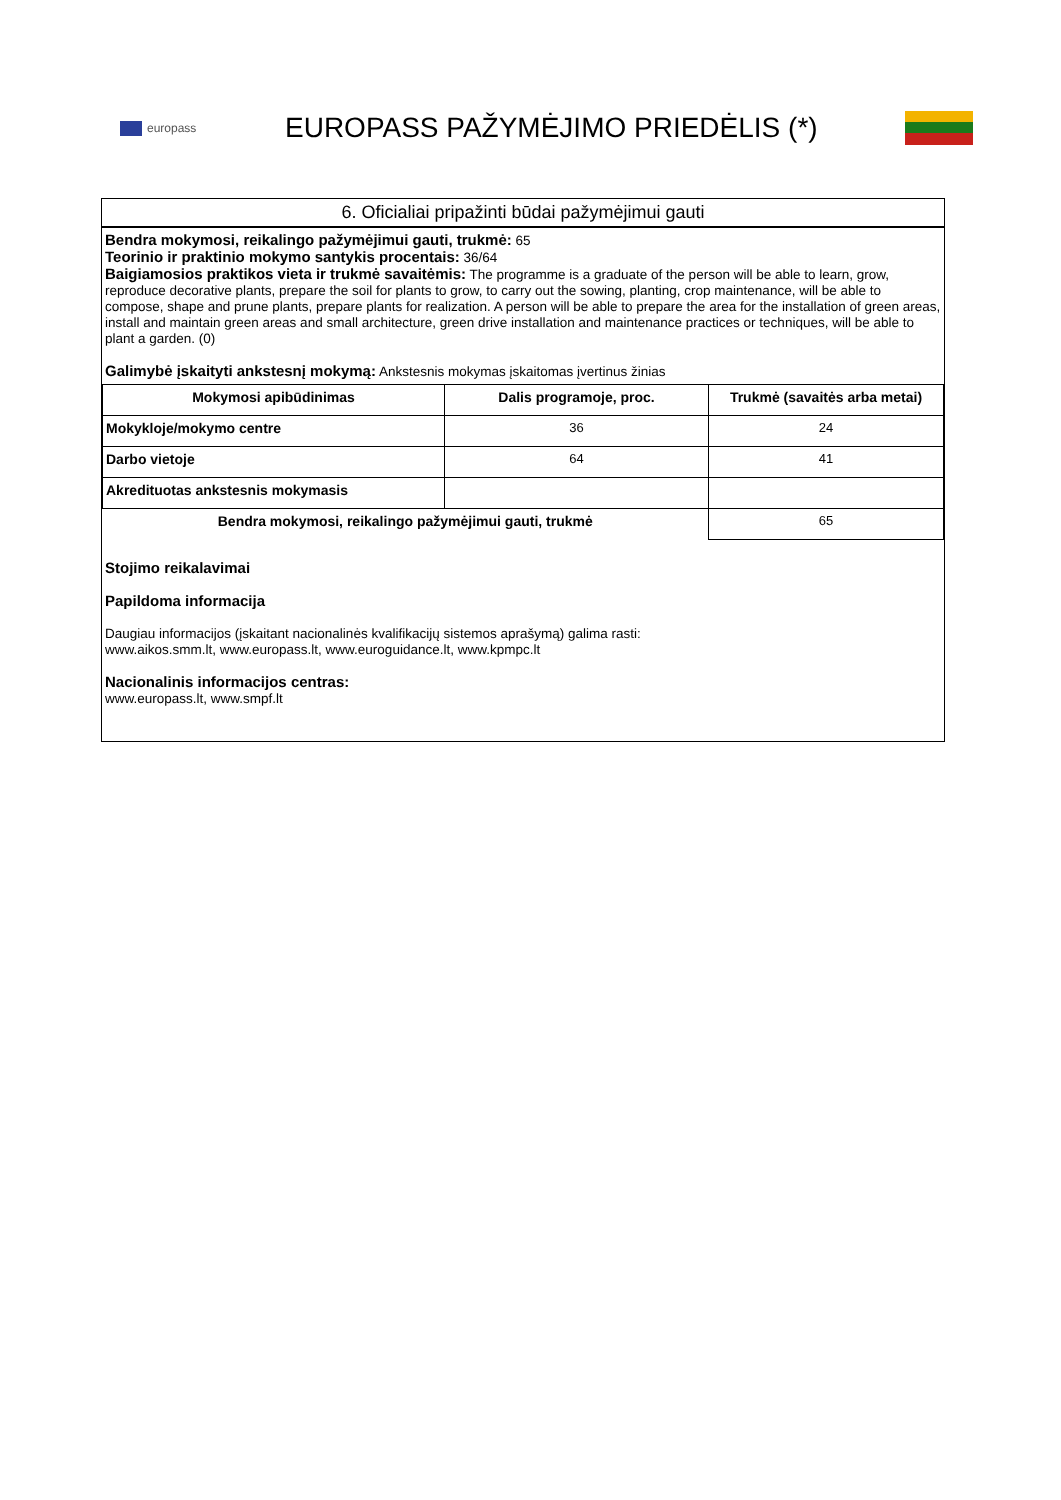europass
EUROPASS PAŽYMĖJIMO PRIEDĖLIS (*)
6. Oficialiai pripažinti būdai pažymėjimui gauti
Bendra mokymosi, reikalingo pažymėjimui gauti, trukmė: 65
Teorinio ir praktinio mokymo santykis procentais: 36/64
Baigiamosios praktikos vieta ir trukmė savaitėmis: The programme is a graduate of the person will be able to learn, grow, reproduce decorative plants, prepare the soil for plants to grow, to carry out the sowing, planting, crop maintenance, will be able to compose, shape and prune plants, prepare plants for realization. A person will be able to prepare the area for the installation of green areas, install and maintain green areas and small architecture, green drive installation and maintenance practices or techniques, will be able to plant a garden. (0)
Galimybė įskaityti ankstesnį mokymą: Ankstesnis mokymas įskaitomas įvertinus žinias
| Mokymosi apibūdinimas | Dalis programoje, proc. | Trukmė (savaitės arba metai) |
| --- | --- | --- |
| Mokykloje/mokymo centre | 36 | 24 |
| Darbo vietoje | 64 | 41 |
| Akredituotas ankstesnis mokymasis | | |
| Bendra mokymosi, reikalingo pažymėjimui gauti, trukmė | | 65 |
Stojimo reikalavimai
Papildoma informacija
Daugiau informacijos (įskaitant nacionalinės kvalifikacijų sistemos aprašymą) galima rasti:
www.aikos.smm.lt, www.europass.lt, www.euroguidance.lt, www.kpmpc.lt
Nacionalinis informacijos centras:
www.europass.lt, www.smpf.lt